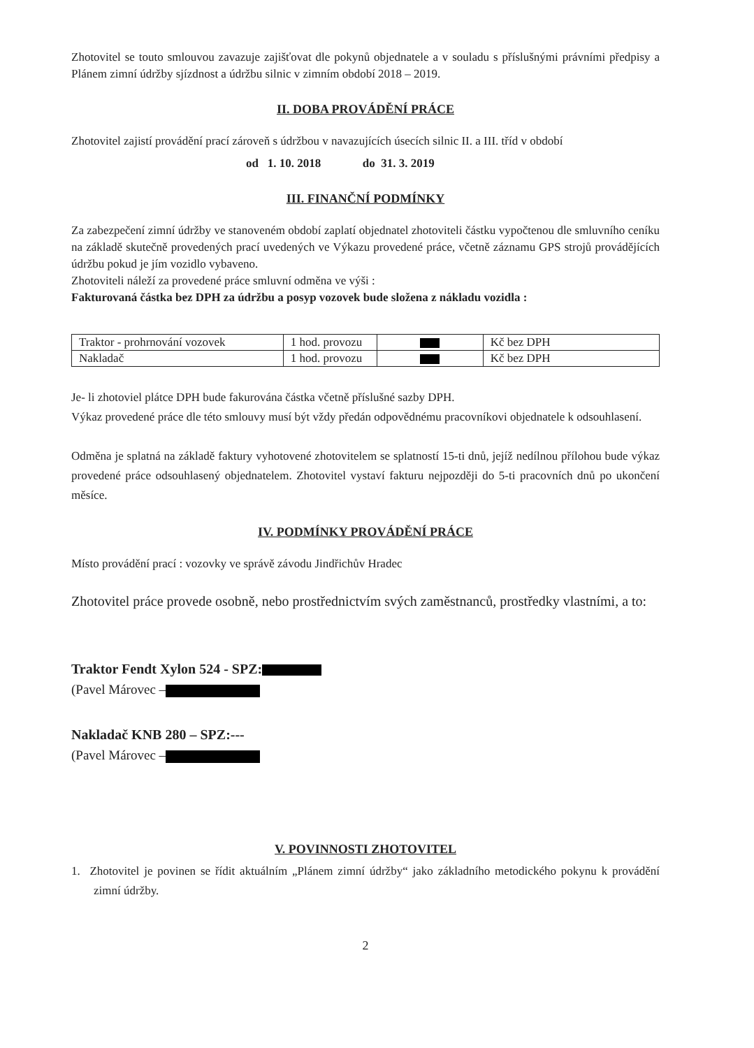Zhotovitel se touto smlouvou zavazuje zajišťovat dle pokynů objednatele a v souladu s příslušnými právními předpisy a Plánem zimní údržby sjízdnost a údržbu silnic v zimním období 2018 – 2019.
II. DOBA PROVÁDĚNÍ PRÁCE
Zhotovitel zajistí provádění prací zároveň s údržbou v navazujících úsecích silnic II. a III. tříd v období
od 1. 10. 2018 do 31. 3. 2019
III. FINANČNÍ PODMÍNKY
Za zabezpečení zimní údržby ve stanoveném období zaplatí objednatel zhotoviteli částku vypočtenou dle smluvního ceníku na základě skutečně provedených prací uvedených ve Výkazu provedené práce, včetně záznamu GPS strojů provádějících údržbu pokud je jím vozidlo vybaveno.
Zhotoviteli náleží za provedené práce smluvní odměna ve výši :
Fakturovaná částka bez DPH za údržbu a posyp vozovek bude složena z nákladu vozidla :
| Traktor - prohrnování vozovek | 1 hod. provozu | | Kč bez DPH |
| Nakladač | 1 hod. provozu | | Kč bez DPH |
Je- li zhotoviel plátce DPH bude fakurována částka včetně příslušné sazby DPH.
Výkaz provedené práce dle této smlouvy musí být vždy předán odpovědnému pracovníkovi objednatele k odsouhlasení.
Odměna je splatná na základě faktury vyhotovené zhotovitelem se splatností 15-ti dnů, jejíž nedílnou přílohou bude výkaz provedené práce odsouhlasený objednatelem. Zhotovitel vystaví fakturu nejpozději do 5-ti pracovních dnů po ukončení měsíce.
IV. PODMÍNKY PROVÁDĚNÍ PRÁCE
Místo provádění prací : vozovky ve správě závodu Jindřichův Hradec
Zhotovitel práce provede osobně, nebo prostřednictvím svých zaměstnanců, prostředky vlastními, a to:
Traktor Fendt Xylon 524 - SPZ:
(Pavel Márovec –
Nakladač KNB 280 – SPZ:---
(Pavel Márovec –
V. POVINNOSTI ZHOTOVITEL
1. Zhotovitel je povinen se řídit aktuálním „Plánem zimní údržby“ jako základního metodického pokynu k provádění zimní údržby.
2